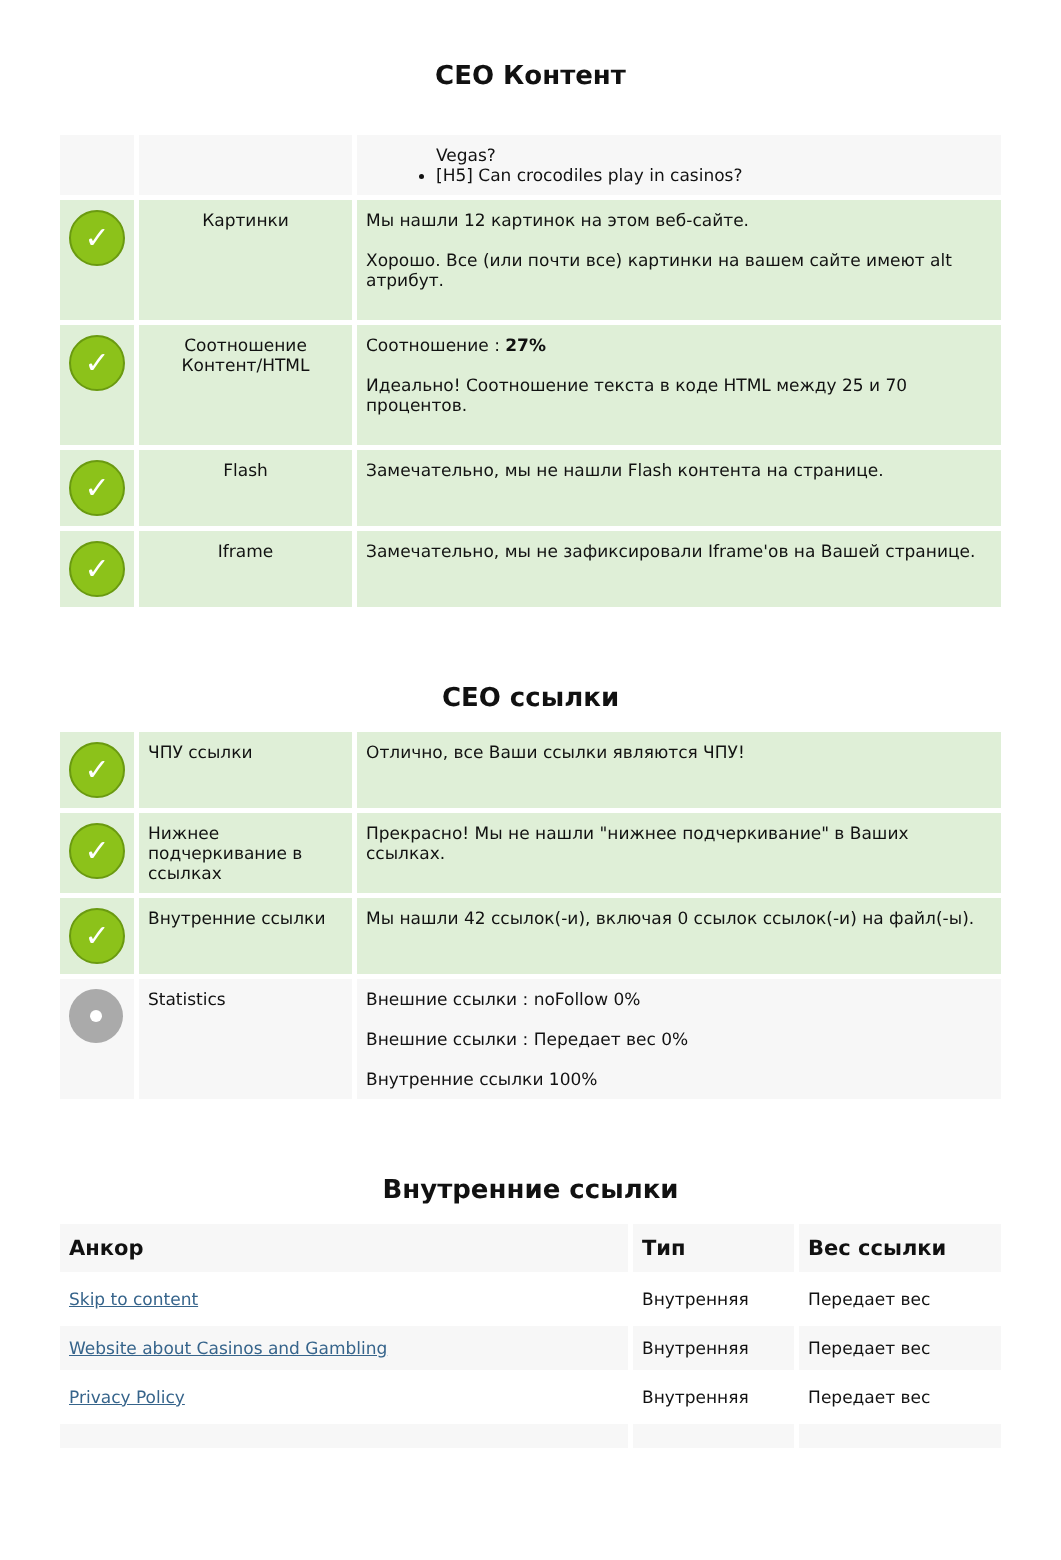СЕО Контент
| | | Vegas? [H5] Can crocodiles play in casinos? |
| ✓ | Картинки | Мы нашли 12 картинок на этом веб-сайте. Хорошо. Все (или почти все) картинки на вашем сайте имеют alt атрибут. |
| ✓ | Соотношение Контент/HTML | Соотношение : 27% Идеально! Соотношение текста в коде HTML между 25 и 70 процентов. |
| ✓ | Flash | Замечательно, мы не нашли Flash контента на странице. |
| ✓ | Iframe | Замечательно, мы не зафиксировали Iframe'ов на Вашей странице. |
СЕО ссылки
| ✓ | ЧПУ ссылки | Отлично, все Ваши ссылки являются ЧПУ! |
| ✓ | Нижнее подчеркивание в ссылках | Прекрасно! Мы не нашли "нижнее подчеркивание" в Ваших ссылках. |
| ✓ | Внутренние ссылки | Мы нашли 42 ссылок(-и), включая 0 ссылок ссылок(-и) на файл(-ы). |
| | Statistics | Внешние ссылки : noFollow 0% Внешние ссылки : Передает вес 0% Внутренние ссылки 100% |
Внутренние ссылки
| Анкор | Тип | Вес ссылки |
| --- | --- | --- |
| Skip to content | Внутренняя | Передает вес |
| Website about Casinos and Gambling | Внутренняя | Передает вес |
| Privacy Policy | Внутренняя | Передает вес |